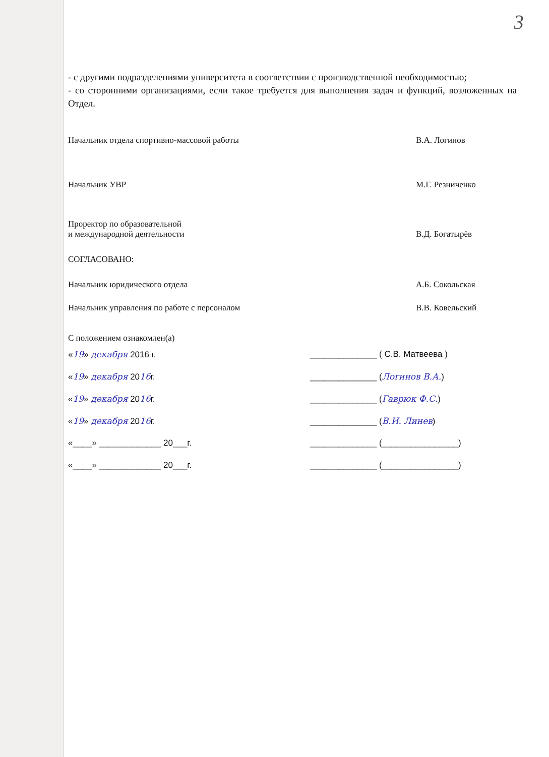3
- с другими подразделениями университета в соответствии с производственной необходимостью;
- со сторонними организациями, если такое требуется для выполнения задач и функций, возложенных на Отдел.
Начальник отдела спортивно-массовой работы В.А. Логинов
Начальник УВР М.Г. Резниченко
Проректор по образовательной
и международной деятельности
В.Д. Богатырёв
СОГЛАСОВАНО:
Начальник юридического отдела А.Б. Сокольская
Начальник управления по работе с персоналом В.В. Ковельский
С положением ознакомлен(а)
«19» декабря 2016 г. ______________ ( С.В. Матвеева )
«19» декабря 2016г. ______________ (Логинов В.А.)
«19» декабря 2016г. ______________ (Гаврюк Ф.С.)
«19» декабря 2016г. ______________ (В.И. Линев)
«____» _____________ 20___г. ______________ (________________)
«____» _____________ 20___г. ______________ (________________)